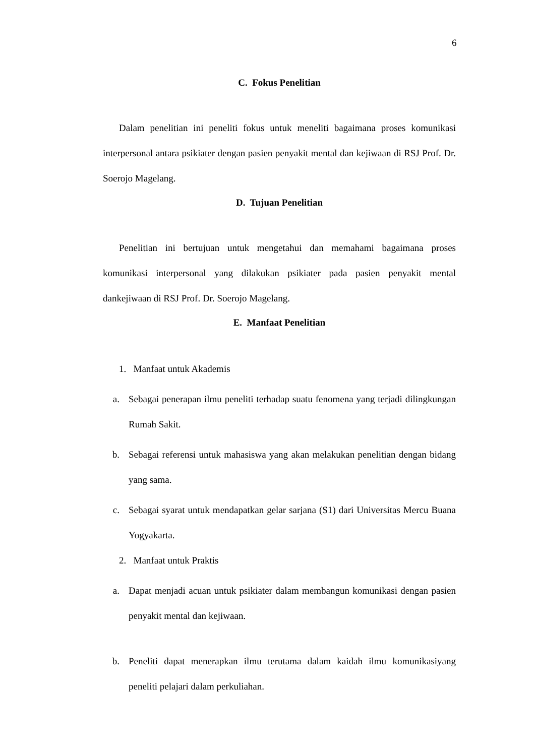6
C. Fokus Penelitian
Dalam penelitian ini peneliti fokus untuk meneliti bagaimana proses komunikasi interpersonal antara psikiater dengan pasien penyakit mental dan kejiwaan di RSJ Prof. Dr. Soerojo Magelang.
D. Tujuan Penelitian
Penelitian ini bertujuan untuk mengetahui dan memahami bagaimana proses komunikasi interpersonal yang dilakukan psikiater pada pasien penyakit mental dankejiwaan di RSJ Prof. Dr. Soerojo Magelang.
E. Manfaat Penelitian
1. Manfaat untuk Akademis
a. Sebagai penerapan ilmu peneliti terhadap suatu fenomena yang terjadi dilingkungan Rumah Sakit.
b. Sebagai referensi untuk mahasiswa yang akan melakukan penelitian dengan bidang yang sama.
c. Sebagai syarat untuk mendapatkan gelar sarjana (S1) dari Universitas Mercu Buana Yogyakarta.
2. Manfaat untuk Praktis
a. Dapat menjadi acuan untuk psikiater dalam membangun komunikasi dengan pasien penyakit mental dan kejiwaan.
b. Peneliti dapat menerapkan ilmu terutama dalam kaidah ilmu komunikasiyang peneliti pelajari dalam perkuliahan.